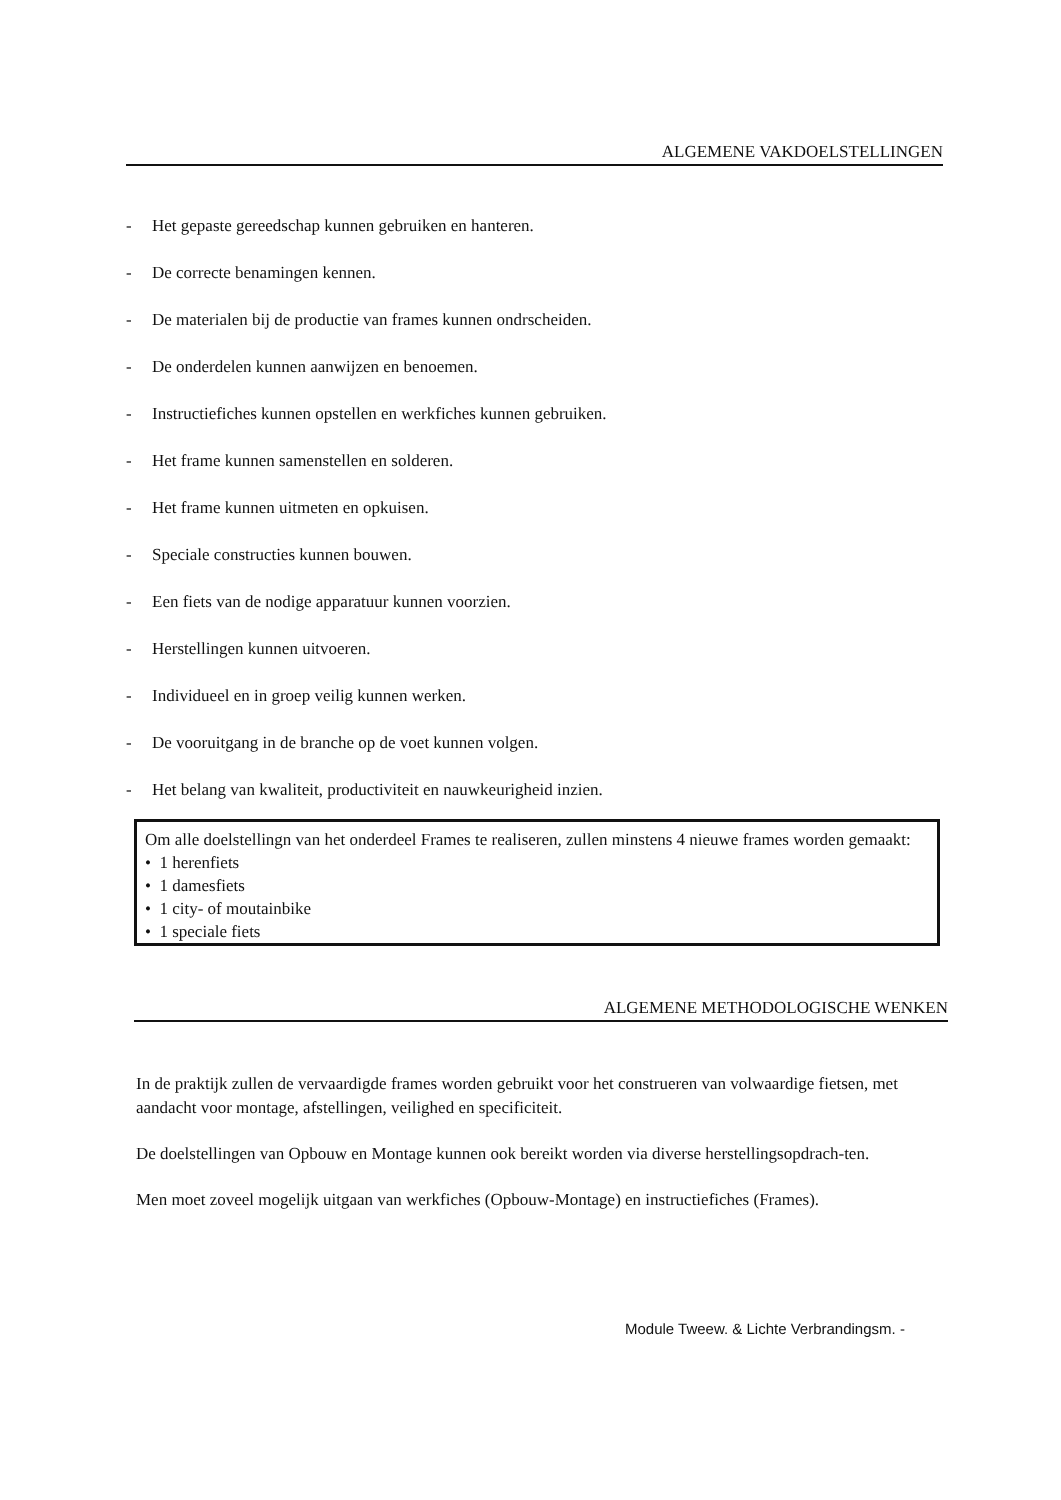ALGEMENE VAKDOELSTELLINGEN
- Het gepaste gereedschap kunnen gebruiken en hanteren.
- De correcte benamingen kennen.
- De materialen bij de productie van frames kunnen ondrscheiden.
- De onderdelen kunnen aanwijzen en benoemen.
- Instructiefiches kunnen opstellen en werkfiches kunnen gebruiken.
- Het frame kunnen samenstellen en solderen.
- Het frame kunnen uitmeten en opkuisen.
- Speciale constructies kunnen bouwen.
- Een fiets van de nodige apparatuur kunnen voorzien.
- Herstellingen kunnen uitvoeren.
- Individueel en in groep veilig kunnen werken.
- De vooruitgang in de branche op de voet kunnen volgen.
- Het belang van kwaliteit, productiviteit en nauwkeurigheid inzien.
Om alle doelstellingn van het onderdeel Frames te realiseren, zullen minstens 4 nieuwe frames worden gemaakt:
• 1 herenfiets
• 1 damesfiets
• 1 city- of moutainbike
• 1 speciale fiets
ALGEMENE METHODOLOGISCHE WENKEN
In de praktijk zullen de vervaardigde frames worden gebruikt voor het construeren van volwaardige fietsen, met aandacht voor montage, afstellingen, veilighed en specificiteit.
De doelstellingen van Opbouw en Montage kunnen ook bereikt worden via diverse herstellingsopdrach-ten.
Men moet zoveel mogelijk uitgaan van werkfiches (Opbouw-Montage) en instructiefiches (Frames).
Module Tweew. & Lichte Verbrandingsm. -